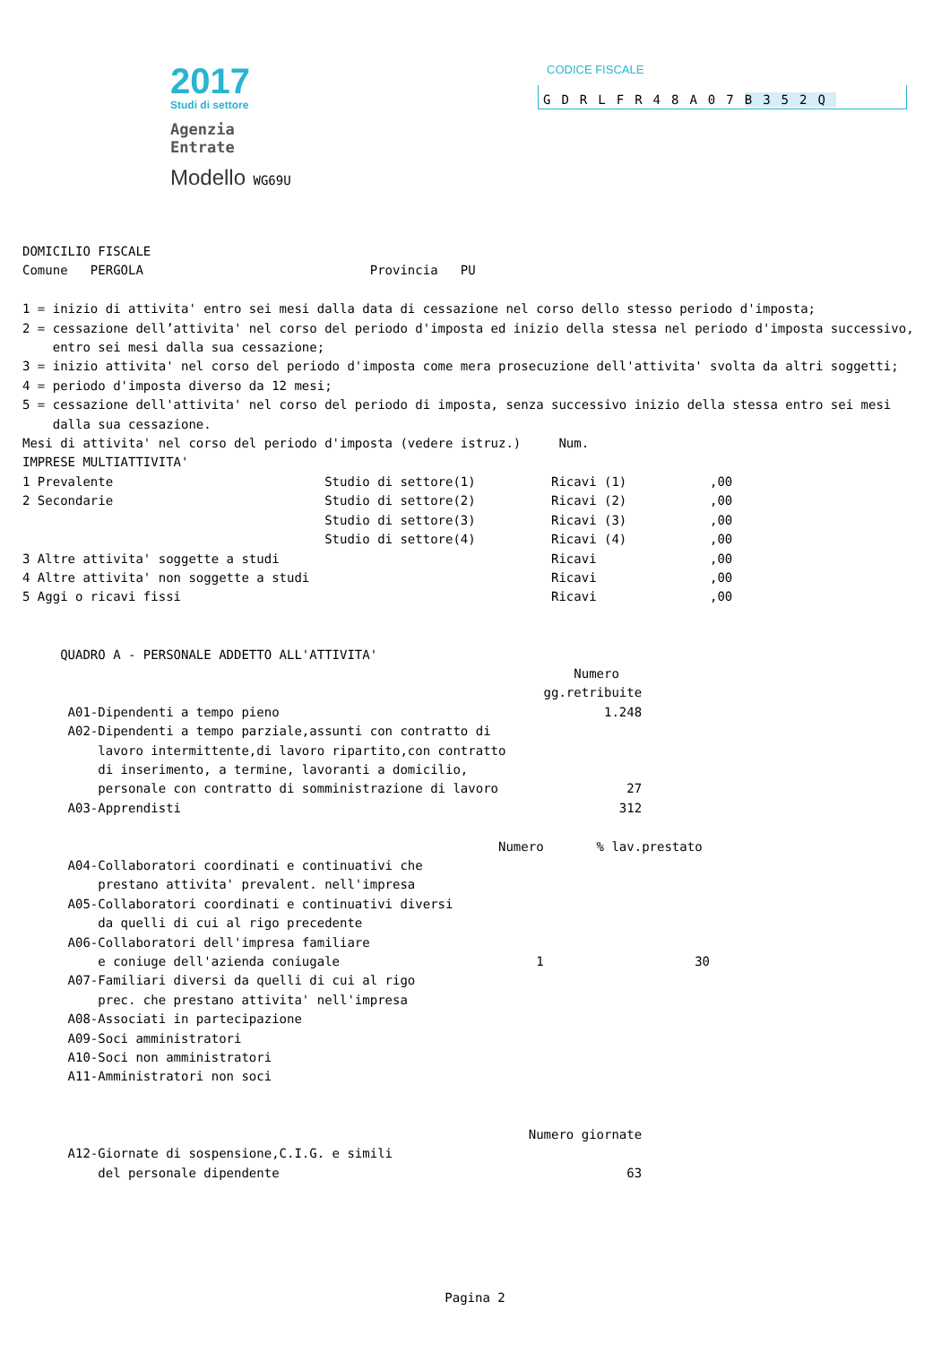2017
Studi di settore
Agenzia
Entrate
Modello WG69U
CODICE FISCALE
GDRLFR48A07B352Q
DOMICILIO FISCALE
Comune   PERGOLA                              Provincia   PU

1 = inizio di attivita' entro sei mesi dalla data di cessazione nel corso dello stesso periodo d'imposta;
2 = cessazione dell’attivita' nel corso del periodo d'imposta ed inizio della stessa nel periodo d'imposta successivo,
    entro sei mesi dalla sua cessazione;
3 = inizio attivita' nel corso del periodo d'imposta come mera prosecuzione dell'attivita' svolta da altri soggetti;
4 = periodo d'imposta diverso da 12 mesi;
5 = cessazione dell'attivita' nel corso del periodo di imposta, senza successivo inizio della stessa entro sei mesi
    dalla sua cessazione.
Mesi di attivita' nel corso del periodo d'imposta (vedere istruz.)     Num.
IMPRESE MULTIATTIVITA'
1 Prevalente                            Studio di settore(1)          Ricavi (1)           ,00
2 Secondarie                            Studio di settore(2)          Ricavi (2)           ,00
                                        Studio di settore(3)          Ricavi (3)           ,00
                                        Studio di settore(4)          Ricavi (4)           ,00
3 Altre attivita' soggette a studi                                    Ricavi               ,00
4 Altre attivita' non soggette a studi                                Ricavi               ,00
5 Aggi o ricavi fissi                                                 Ricavi               ,00


     QUADRO A - PERSONALE ADDETTO ALL'ATTIVITA'
                                                                         Numero
                                                                     gg.retribuite
      A01-Dipendenti a tempo pieno                                           1.248
      A02-Dipendenti a tempo parziale,assunti con contratto di
          lavoro intermittente,di lavoro ripartito,con contratto
          di inserimento, a termine, lavoranti a domicilio,
          personale con contratto di somministrazione di lavoro                 27
      A03-Apprendisti                                                          312

                                                               Numero       % lav.prestato
      A04-Collaboratori coordinati e continuativi che
          prestano attivita' prevalent. nell'impresa
      A05-Collaboratori coordinati e continuativi diversi
          da quelli di cui al rigo precedente
      A06-Collaboratori dell'impresa familiare
          e coniuge dell'azienda coniugale                          1                    30
      A07-Familiari diversi da quelli di cui al rigo
          prec. che prestano attivita' nell'impresa
      A08-Associati in partecipazione
      A09-Soci amministratori
      A10-Soci non amministratori
      A11-Amministratori non soci


                                                                   Numero giornate
      A12-Giornate di sospensione,C.I.G. e simili
          del personale dipendente                                              63
Pagina 2